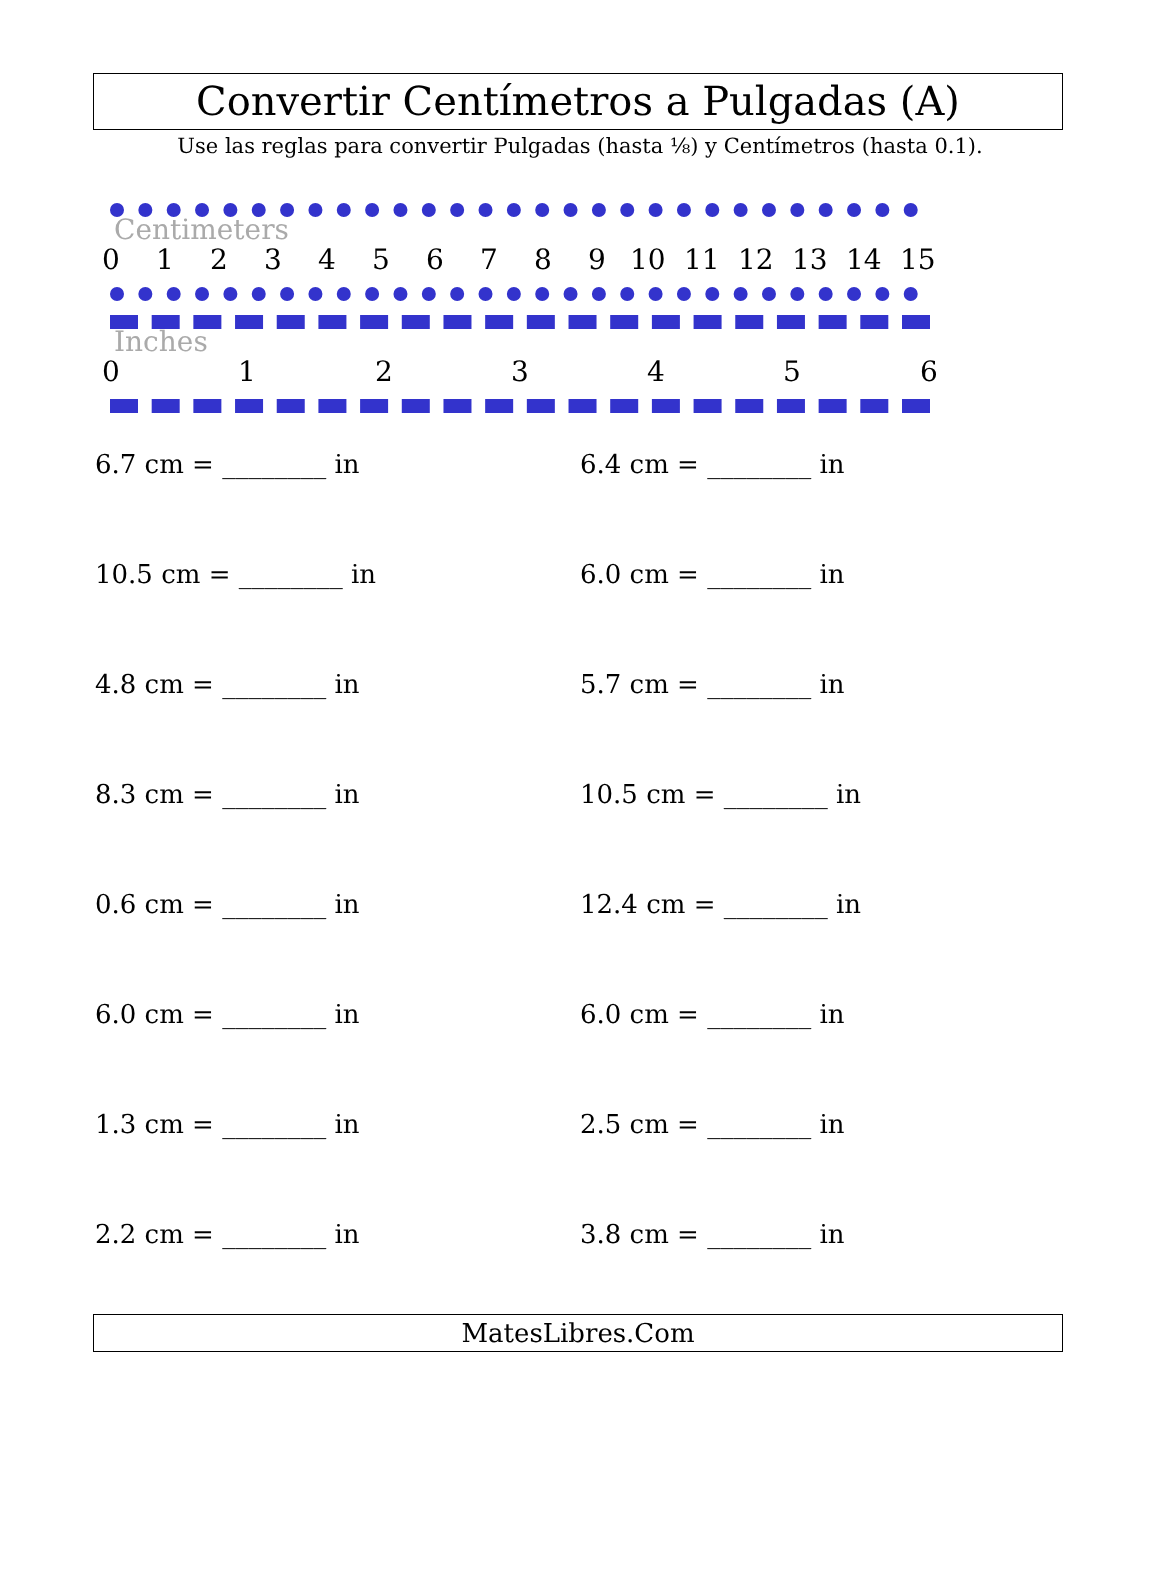Convertir Centímetros a Pulgadas (A)
Use las reglas para convertir Pulgadas (hasta ⅛) y Centímetros (hasta 0.1).
Centimeters
0 1 2 3 4 5 6 7 8 9 10 11 12 13 14 15
Inches
0 1 2 3 4 5 6
6.7 cm = ________ in
6.4 cm = ________ in
10.5 cm = ________ in
6.0 cm = ________ in
4.8 cm = ________ in
5.7 cm = ________ in
8.3 cm = ________ in
10.5 cm = ________ in
0.6 cm = ________ in
12.4 cm = ________ in
6.0 cm = ________ in
6.0 cm = ________ in
1.3 cm = ________ in
2.5 cm = ________ in
2.2 cm = ________ in
3.8 cm = ________ in
MatesLibres.Com